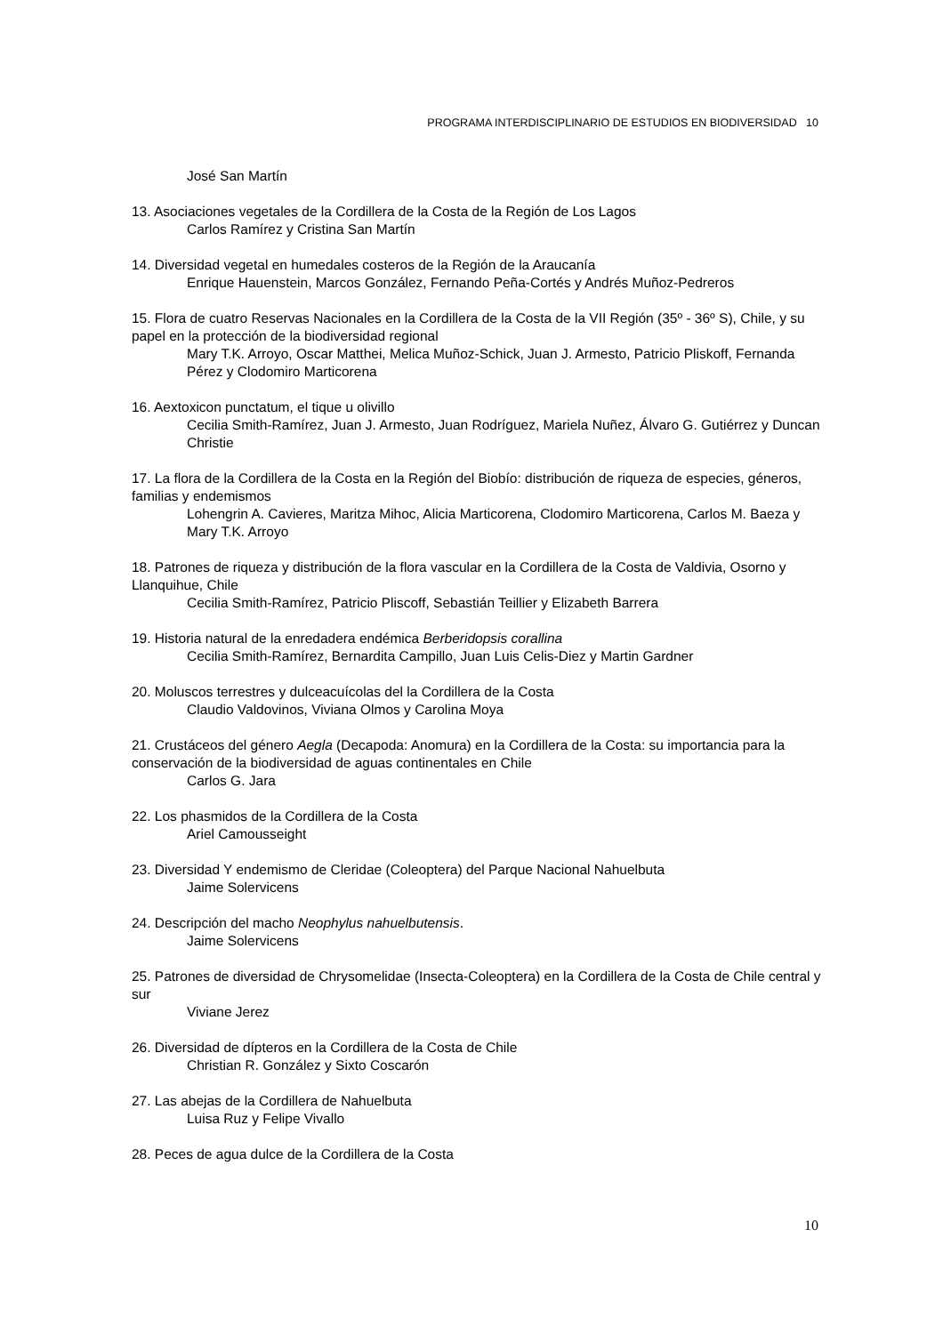PROGRAMA INTERDISCIPLINARIO DE ESTUDIOS EN BIODIVERSIDAD 10
José San Martín
13. Asociaciones vegetales de la Cordillera de la Costa de la Región de Los Lagos
Carlos Ramírez y Cristina San Martín
14. Diversidad vegetal en humedales costeros de la Región de la Araucanía
Enrique Hauenstein, Marcos González, Fernando Peña-Cortés y Andrés Muñoz-Pedreros
15. Flora de cuatro Reservas Nacionales en la Cordillera de la Costa de la VII Región (35º - 36º S), Chile, y su papel en la protección de la biodiversidad regional
Mary T.K. Arroyo, Oscar Matthei, Melica Muñoz-Schick, Juan J. Armesto, Patricio Pliskoff, Fernanda Pérez y Clodomiro Marticorena
16. Aextoxicon punctatum, el tique u olivillo
Cecilia Smith-Ramírez, Juan J. Armesto, Juan Rodríguez, Mariela Nuñez, Álvaro G. Gutiérrez y Duncan Christie
17. La flora de la Cordillera de la Costa en la Región del Biobío: distribución de riqueza de especies, géneros, familias y endemismos
Lohengrin A. Cavieres, Maritza Mihoc, Alicia Marticorena, Clodomiro Marticorena, Carlos M. Baeza y Mary T.K. Arroyo
18. Patrones de riqueza y distribución de la flora vascular en la Cordillera de la Costa de Valdivia, Osorno y Llanquihue, Chile
Cecilia Smith-Ramírez, Patricio Pliscoff, Sebastián Teillier y Elizabeth Barrera
19. Historia natural de la enredadera endémica Berberidopsis corallina
Cecilia Smith-Ramírez, Bernardita Campillo, Juan Luis Celis-Diez y Martin Gardner
20. Moluscos terrestres y dulceacuícolas del la Cordillera de la Costa
Claudio Valdovinos, Viviana Olmos y Carolina Moya
21. Crustáceos del género Aegla (Decapoda: Anomura) en la Cordillera de la Costa: su importancia para la conservación de la biodiversidad de aguas continentales en Chile
Carlos G. Jara
22. Los phasmidos de la Cordillera de la Costa
Ariel Camousseight
23. Diversidad Y endemismo de Cleridae (Coleoptera) del Parque Nacional Nahuelbuta
Jaime Solervicens
24. Descripción del macho Neophylus nahuelbutensis.
Jaime Solervicens
25. Patrones de diversidad de Chrysomelidae (Insecta-Coleoptera) en la Cordillera de la Costa de Chile central y sur
Viviane Jerez
26. Diversidad de dípteros en la Cordillera de la Costa de Chile
Christian R. González y Sixto Coscarón
27. Las abejas de la Cordillera de Nahuelbuta
Luisa Ruz y Felipe Vivallo
28. Peces de agua dulce de la Cordillera de la Costa
10